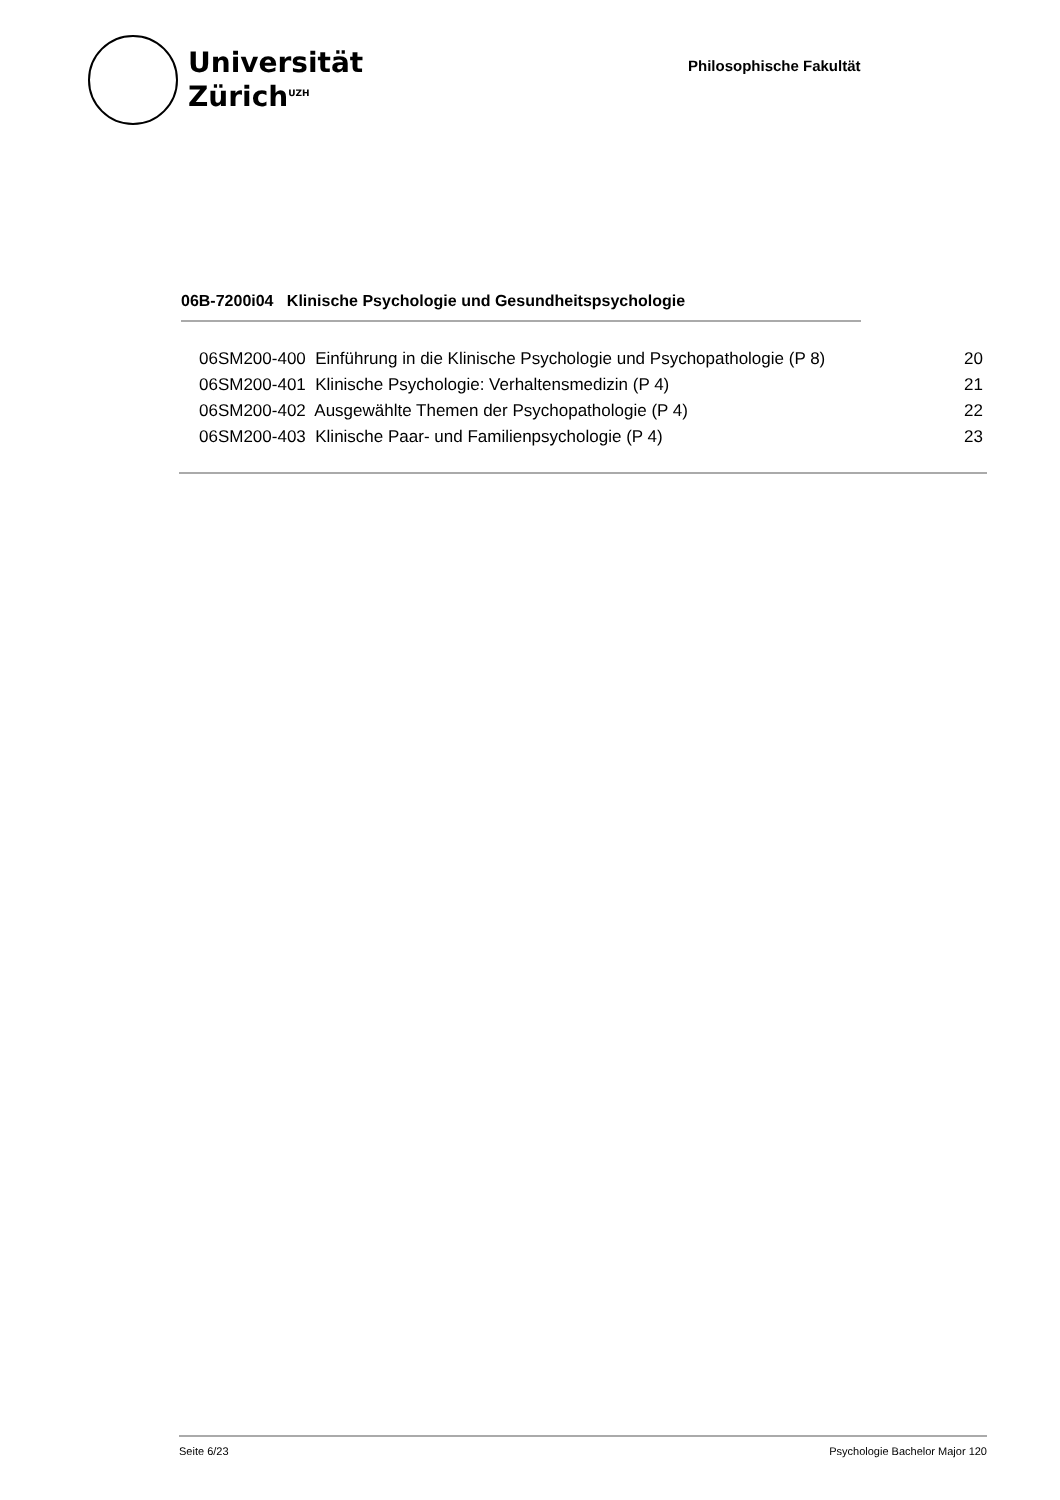Universität
Zürich<sup>UZH</sup>
Philosophische Fakultät
06B-7200i04 Klinische Psychologie und Gesundheitspsychologie
| 06SM200-400 Einführung in die Klinische Psychologie und Psychopathologie (P 8) | 20 |
| 06SM200-401 Klinische Psychologie: Verhaltensmedizin (P 4) | 21 |
| 06SM200-402 Ausgewählte Themen der Psychopathologie (P 4) | 22 |
| 06SM200-403 Klinische Paar- und Familienpsychologie (P 4) | 23 |
Seite 6/23 Psychologie Bachelor Major 120